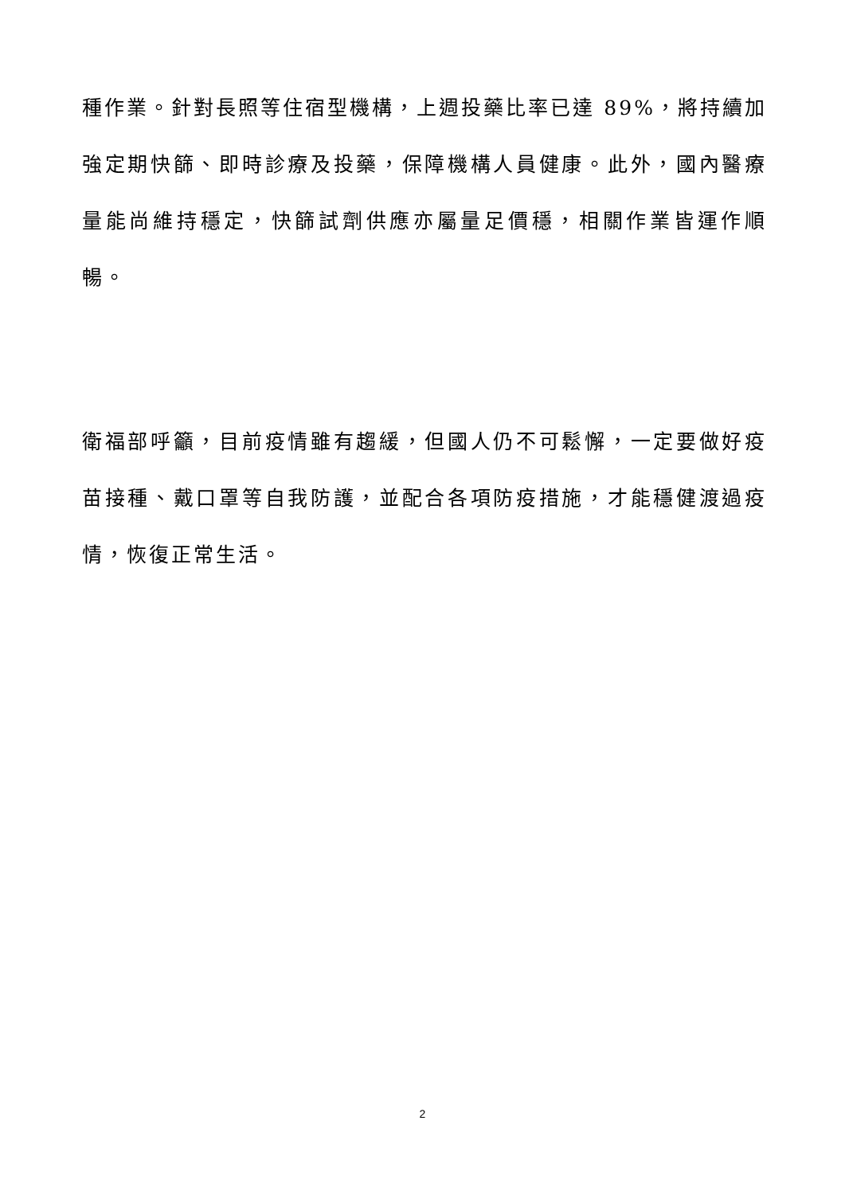種作業。針對長照等住宿型機構，上週投藥比率已達 89%，將持續加強定期快篩、即時診療及投藥，保障機構人員健康。此外，國內醫療量能尚維持穩定，快篩試劑供應亦屬量足價穩，相關作業皆運作順暢。
衛福部呼籲，目前疫情雖有趨緩，但國人仍不可鬆懈，一定要做好疫苗接種、戴口罩等自我防護，並配合各項防疫措施，才能穩健渡過疫情，恢復正常生活。
2